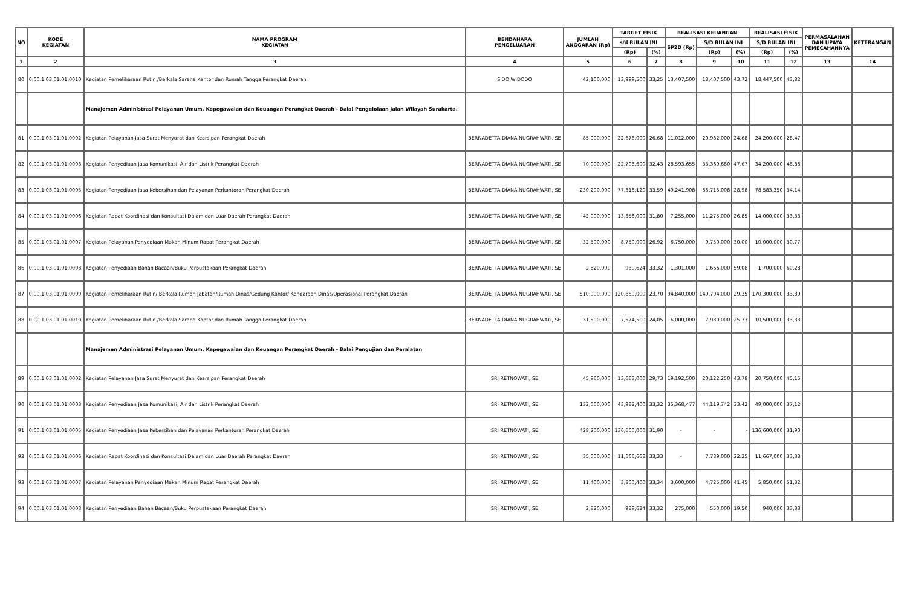| NO | KODE KEGIATAN | NAMA PROGRAM KEGIATAN | BENDAHARA PENGELUARAN | JUMLAH ANGGARAN (Rp) | TARGET FISIK | | REALISASI KEUANGAN | | | REALISASI FISIK | | PERMASALAHAN DAN UPAYA PEMECAHANNYA | KETERANGAN |
| --- | --- | --- | --- | --- | --- | --- | --- | --- | --- | --- | --- | --- | --- |
| | | | | | s/d BULAN INI | | SP2D (Rp) | S/D BULAN INI | | S/D BULAN INI | | | |
| | | | | | (Rp) | (%) | | (Rp) | (%) | (Rp) | (%) | | |
| 1 | 2 | 3 | 4 | 5 | 6 | 7 | 8 | 9 | 10 | 11 | 12 | 13 | 14 |
| 80 | 0.00.1.03.01.01.0010 | Kegiatan Pemeliharaan Rutin /Berkala Sarana Kantor dan Rumah Tangga Perangkat Daerah | SIDO WIDODO | 42,100,000 | 13,999,500 | 33,25 | 13,407,500 | 18,407,500 | 43.72 | 18,447,500 | 43,82 | | |
| | | Manajemen Administrasi Pelayanan Umum, Kepegawaian dan Keuangan Perangkat Daerah - Balai Pengelolaan Jalan Wilayah Surakarta. | | | | | | | | | | | |
| 81 | 0.00.1.03.01.01.0002 | Kegiatan Pelayanan Jasa Surat Menyurat dan Kearsipan Perangkat Daerah | BERNADETTA DIANA NUGRAHWATI, SE | 85,000,000 | 22,676,000 | 26,68 | 11,012,000 | 20,982,000 | 24.68 | 24,200,000 | 28,47 | | |
| 82 | 0.00.1.03.01.01.0003 | Kegiatan Penyediaan Jasa Komunikasi, Air dan Listrik Perangkat Daerah | BERNADETTA DIANA NUGRAHWATI, SE | 70,000,000 | 22,703,600 | 32,43 | 28,593,655 | 33,369,680 | 47.67 | 34,200,000 | 48,86 | | |
| 83 | 0.00.1.03.01.01.0005 | Kegiatan Penyediaan Jasa Kebersihan dan Pelayanan Perkantoran Perangkat Daerah | BERNADETTA DIANA NUGRAHWATI, SE | 230,200,000 | 77,316,120 | 33,59 | 49,241,908 | 66,715,008 | 28.98 | 78,583,350 | 34,14 | | |
| 84 | 0.00.1.03.01.01.0006 | Kegiatan Rapat Koordinasi dan Konsultasi Dalam dan Luar Daerah Perangkat Daerah | BERNADETTA DIANA NUGRAHWATI, SE | 42,000,000 | 13,358,000 | 31,80 | 7,255,000 | 11,275,000 | 26.85 | 14,000,000 | 33,33 | | |
| 85 | 0.00.1.03.01.01.0007 | Kegiatan Pelayanan Penyediaan Makan Minum Rapat Perangkat Daerah | BERNADETTA DIANA NUGRAHWATI, SE | 32,500,000 | 8,750,000 | 26,92 | 6,750,000 | 9,750,000 | 30.00 | 10,000,000 | 30,77 | | |
| 86 | 0.00.1.03.01.01.0008 | Kegiatan Penyediaan Bahan Bacaan/Buku Perpustakaan Perangkat Daerah | BERNADETTA DIANA NUGRAHWATI, SE | 2,820,000 | 939,624 | 33,32 | 1,301,000 | 1,666,000 | 59.08 | 1,700,000 | 60,28 | | |
| 87 | 0.00.1.03.01.01.0009 | Kegiatan Pemeliharaan Rutin/ Berkala Rumah Jabatan/Rumah Dinas/Gedung Kantor/ Kendaraan Dinas/Operasional Perangkat Daerah | BERNADETTA DIANA NUGRAHWATI, SE | 510,000,000 | 120,860,000 | 23,70 | 94,840,000 | 149,704,000 | 29.35 | 170,300,000 | 33,39 | | |
| 88 | 0.00.1.03.01.01.0010 | Kegiatan Pemeliharaan Rutin /Berkala Sarana Kantor dan Rumah Tangga Perangkat Daerah | BERNADETTA DIANA NUGRAHWATI, SE | 31,500,000 | 7,574,500 | 24,05 | 6,000,000 | 7,980,000 | 25.33 | 10,500,000 | 33,33 | | |
| | | Manajemen Administrasi Pelayanan Umum, Kepegawaian dan Keuangan Perangkat Daerah - Balai Pengujian dan Peralatan | | | | | | | | | | | |
| 89 | 0.00.1.03.01.01.0002 | Kegiatan Pelayanan Jasa Surat Menyurat dan Kearsipan Perangkat Daerah | SRI RETNOWATI, SE | 45,960,000 | 13,663,000 | 29,73 | 19,192,500 | 20,122,250 | 43.78 | 20,750,000 | 45,15 | | |
| 90 | 0.00.1.03.01.01.0003 | Kegiatan Penyediaan Jasa Komunikasi, Air dan Listrik Perangkat Daerah | SRI RETNOWATI, SE | 132,000,000 | 43,982,400 | 33,32 | 35,368,477 | 44,119,742 | 33.42 | 49,000,000 | 37,12 | | |
| 91 | 0.00.1.03.01.01.0005 | Kegiatan Penyediaan Jasa Kebersihan dan Pelayanan Perkantoran Perangkat Daerah | SRI RETNOWATI, SE | 428,200,000 | 136,600,000 | 31,90 | - | - | - | 136,600,000 | 31,90 | | |
| 92 | 0.00.1.03.01.01.0006 | Kegiatan Rapat Koordinasi dan Konsultasi Dalam dan Luar Daerah Perangkat Daerah | SRI RETNOWATI, SE | 35,000,000 | 11,666,668 | 33,33 | - | 7,789,000 | 22.25 | 11,667,000 | 33,33 | | |
| 93 | 0.00.1.03.01.01.0007 | Kegiatan Pelayanan Penyediaan Makan Minum Rapat Perangkat Daerah | SRI RETNOWATI, SE | 11,400,000 | 3,800,400 | 33,34 | 3,600,000 | 4,725,000 | 41.45 | 5,850,000 | 51,32 | | |
| 94 | 0.00.1.03.01.01.0008 | Kegiatan Penyediaan Bahan Bacaan/Buku Perpustakaan Perangkat Daerah | SRI RETNOWATI, SE | 2,820,000 | 939,624 | 33,32 | 275,000 | 550,000 | 19.50 | 940,000 | 33,33 | | |